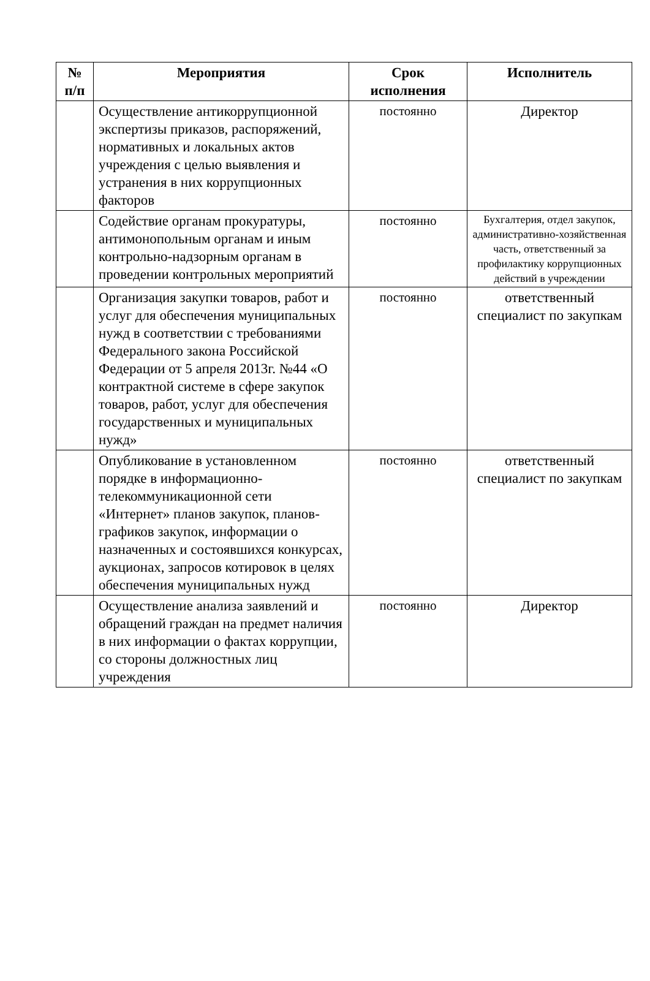| № п/п | Мероприятия | Срок исполнения | Исполнитель |
| --- | --- | --- | --- |
| | Осуществление антикоррупционной экспертизы приказов, распоряжений, нормативных и локальных актов учреждения с целью выявления и устранения в них коррупционных факторов | постоянно | Директор |
| | Содействие органам прокуратуры, антимонопольным органам и иным контрольно-надзорным органам в проведении контрольных мероприятий | постоянно | Бухгалтерия, отдел закупок, административно-хозяйственная часть, ответственный за профилактику коррупционных действий в учреждении |
| | Организация закупки товаров, работ и услуг для обеспечения муниципальных нужд в соответствии с требованиями Федерального закона Российской Федерации от 5 апреля 2013г. №44 «О контрактной системе в сфере закупок товаров, работ, услуг для обеспечения государственных и муниципальных нужд» | постоянно | ответственный специалист по закупкам |
| | Опубликование в установленном порядке в информационно-телекоммуникационной сети «Интернет» планов закупок, планов-графиков закупок, информации о назначенных и состоявшихся конкурсах, аукционах, запросов котировок в целях обеспечения муниципальных нужд | постоянно | ответственный специалист по закупкам |
| | Осуществление анализа заявлений и обращений граждан на предмет наличия в них информации о фактах коррупции, со стороны должностных лиц учреждения | постоянно | Директор |